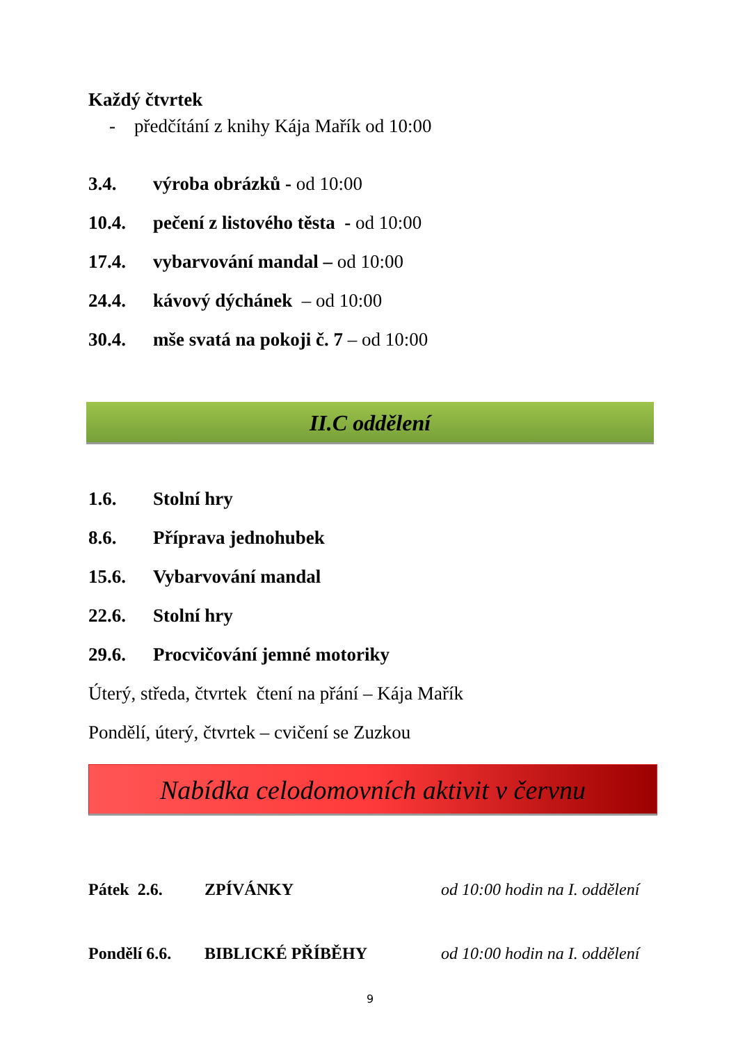Každý čtvrtek
- předčítání z knihy Kája Mařík od 10:00
3.4. výroba obrázků - od 10:00
10.4. pečení z listového těsta - od 10:00
17.4. vybarvování mandal – od 10:00
24.4. kávový dýchánek – od 10:00
30.4. mše svatá na pokoji č. 7 – od 10:00
II.C oddělení
1.6. Stolní hry
8.6. Příprava jednohubek
15.6. Vybarvování mandal
22.6. Stolní hry
29.6. Procvičování jemné motoriky
Úterý, středa, čtvrtek čtení na přání – Kája Mařík
Pondělí, úterý, čtvrtek – cvičení se Zuzkou
Nabídka celodomovních aktivit v červnu
Pátek 2.6. ZPÍVÁNKY od 10:00 hodin na I. oddělení
Pondělí 6.6. BIBLICKÉ PŘÍBĚHY od 10:00 hodin na I. oddělení
9